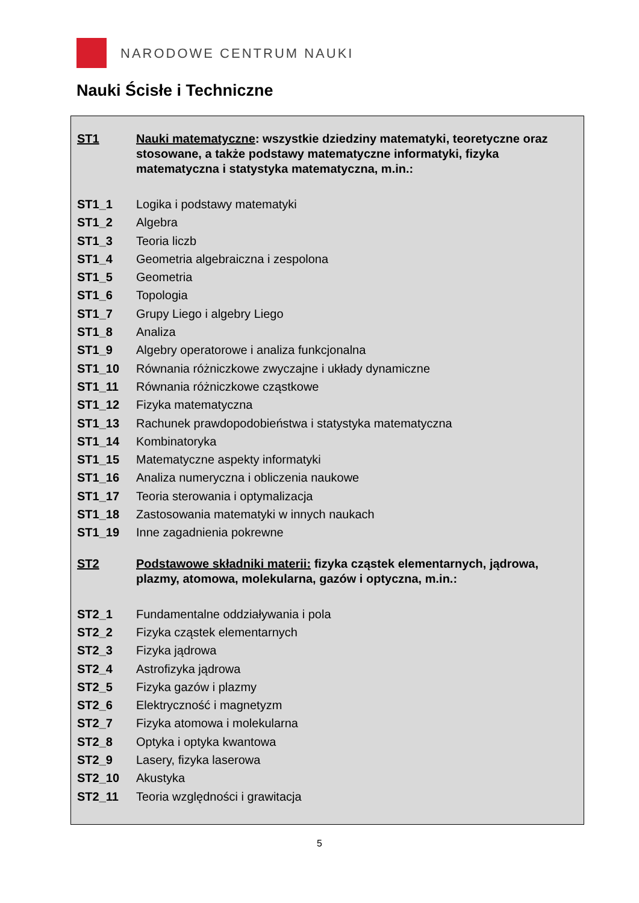NARODOWE CENTRUM NAUKI
Nauki Ścisłe i Techniczne
| ST1 | Nauki matematyczne : wszystkie dziedziny matematyki, teoretyczne oraz stosowane, a także podstawy matematyczne informatyki, fizyka matematyczna i statystyka matematyczna, m.in.: |
| ST1_1 | Logika i podstawy matematyki |
| ST1_2 | Algebra |
| ST1_3 | Teoria liczb |
| ST1_4 | Geometria algebraiczna i zespolona |
| ST1_5 | Geometria |
| ST1_6 | Topologia |
| ST1_7 | Grupy Liego i algebry Liego |
| ST1_8 | Analiza |
| ST1_9 | Algebry operatorowe i analiza funkcjonalna |
| ST1_10 | Równania różniczkowe zwyczajne i układy dynamiczne |
| ST1_11 | Równania różniczkowe cząstkowe |
| ST1_12 | Fizyka matematyczna |
| ST1_13 | Rachunek prawdopodobieństwa i statystyka matematyczna |
| ST1_14 | Kombinatoryka |
| ST1_15 | Matematyczne aspekty informatyki |
| ST1_16 | Analiza numeryczna i obliczenia naukowe |
| ST1_17 | Teoria sterowania i optymalizacja |
| ST1_18 | Zastosowania matematyki w innych naukach |
| ST1_19 | Inne zagadnienia pokrewne |
| ST2 | Podstawowe składniki materii: fizyka cząstek elementarnych, jądrowa, plazmy, atomowa, molekularna, gazów i optyczna, m.in.: |
| ST2_1 | Fundamentalne oddziaływania i pola |
| ST2_2 | Fizyka cząstek elementarnych |
| ST2_3 | Fizyka jądrowa |
| ST2_4 | Astrofizyka jądrowa |
| ST2_5 | Fizyka gazów i plazmy |
| ST2_6 | Elektryczność i magnetyzm |
| ST2_7 | Fizyka atomowa i molekularna |
| ST2_8 | Optyka i optyka kwantowa |
| ST2_9 | Lasery, fizyka laserowa |
| ST2_10 | Akustyka |
| ST2_11 | Teoria względności i grawitacja |
5